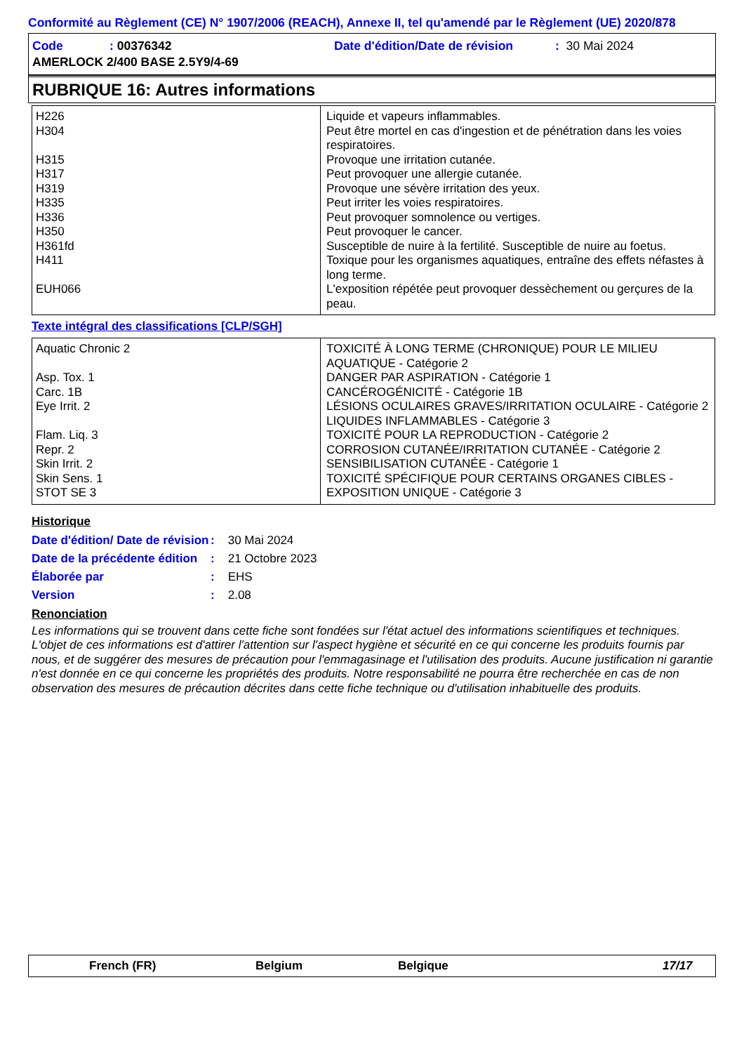Conformité au Règlement (CE) N° 1907/2006 (REACH), Annexe II, tel qu'amendé par le Règlement (UE) 2020/878
| Code | : 00376342 | Date d'édition/Date de révision | : 30 Mai 2024 |
| AMERLOCK 2/400 BASE 2.5Y9/4-69 | | | |
RUBRIQUE 16: Autres informations
| H226 H304 H315 H317 H319 H335 H336 H350 H361fd H411 EUH066 | Liquide et vapeurs inflammables. Peut être mortel en cas d'ingestion et de pénétration dans les voies respiratoires. Provoque une irritation cutanée. Peut provoquer une allergie cutanée. Provoque une sévère irritation des yeux. Peut irriter les voies respiratoires. Peut provoquer somnolence ou vertiges. Peut provoquer le cancer. Susceptible de nuire à la fertilité. Susceptible de nuire au foetus. Toxique pour les organismes aquatiques, entraîne des effets néfastes à long terme. L'exposition répétée peut provoquer dessèchement ou gerçures de la peau. |
Texte intégral des classifications [CLP/SGH]
| Aquatic Chronic 2 Asp. Tox. 1 Carc. 1B Eye Irrit. 2 Flam. Liq. 3 Repr. 2 Skin Irrit. 2 Skin Sens. 1 STOT SE 3 | TOXICITÉ À LONG TERME (CHRONIQUE) POUR LE MILIEU AQUATIQUE - Catégorie 2 DANGER PAR ASPIRATION - Catégorie 1 CANCÉROGÉNICITÉ - Catégorie 1B LÉSIONS OCULAIRES GRAVES/IRRITATION OCULAIRE - Catégorie 2 LIQUIDES INFLAMMABLES - Catégorie 3 TOXICITÉ POUR LA REPRODUCTION - Catégorie 2 CORROSION CUTANÉE/IRRITATION CUTANÉE - Catégorie 2 SENSIBILISATION CUTANÉE - Catégorie 1 TOXICITÉ SPÉCIFIQUE POUR CERTAINS ORGANES CIBLES - EXPOSITION UNIQUE - Catégorie 3 |
Historique
| Date d'édition/ Date de révision | : | 30 Mai 2024 |
| Date de la précédente édition | : | 21 Octobre 2023 |
| Élaborée par | : | EHS |
| Version | : | 2.08 |
Renonciation
Les informations qui se trouvent dans cette fiche sont fondées sur l'état actuel des informations scientifiques et techniques. L'objet de ces informations est d'attirer l'attention sur l'aspect hygiène et sécurité en ce qui concerne les produits fournis par nous, et de suggérer des mesures de précaution pour l'emmagasinage et l'utilisation des produits. Aucune justification ni garantie n'est donnée en ce qui concerne les propriétés des produits. Notre responsabilité ne pourra être recherchée en cas de non observation des mesures de précaution décrites dans cette fiche technique ou d'utilisation inhabituelle des produits.
French (FR) Belgium Belgique 17/17